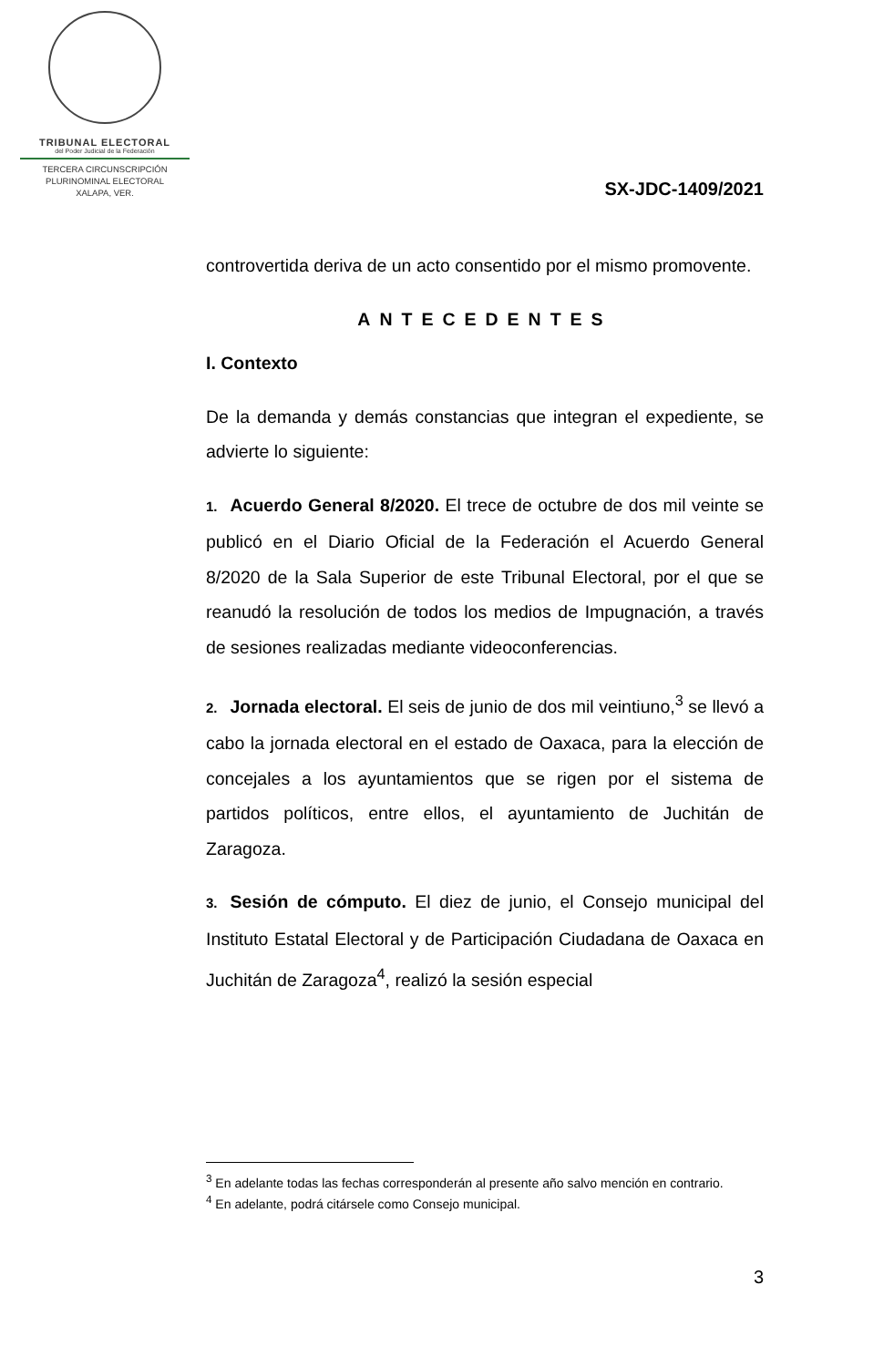TRIBUNAL ELECTORAL
del Poder Judicial de la Federación
TERCERA CIRCUNSCRIPCIÓN
PLURINOMINAL ELECTORAL
XALAPA, VER.
SX-JDC-1409/2021
controvertida deriva de un acto consentido por el mismo promovente.
ANTECEDENTES
I. Contexto
De la demanda y demás constancias que integran el expediente, se advierte lo siguiente:
1. Acuerdo General 8/2020. El trece de octubre de dos mil veinte se publicó en el Diario Oficial de la Federación el Acuerdo General 8/2020 de la Sala Superior de este Tribunal Electoral, por el que se reanudó la resolución de todos los medios de Impugnación, a través de sesiones realizadas mediante videoconferencias.
2. Jornada electoral. El seis de junio de dos mil veintiuno,<sup>3</sup> se llevó a cabo la jornada electoral en el estado de Oaxaca, para la elección de concejales a los ayuntamientos que se rigen por el sistema de partidos políticos, entre ellos, el ayuntamiento de Juchitán de Zaragoza.
3. Sesión de cómputo. El diez de junio, el Consejo municipal del Instituto Estatal Electoral y de Participación Ciudadana de Oaxaca en Juchitán de Zaragoza<sup>4</sup>, realizó la sesión especial
<sup>3</sup> En adelante todas las fechas corresponderán al presente año salvo mención en contrario.
<sup>4</sup> En adelante, podrá citársele como Consejo municipal.
3